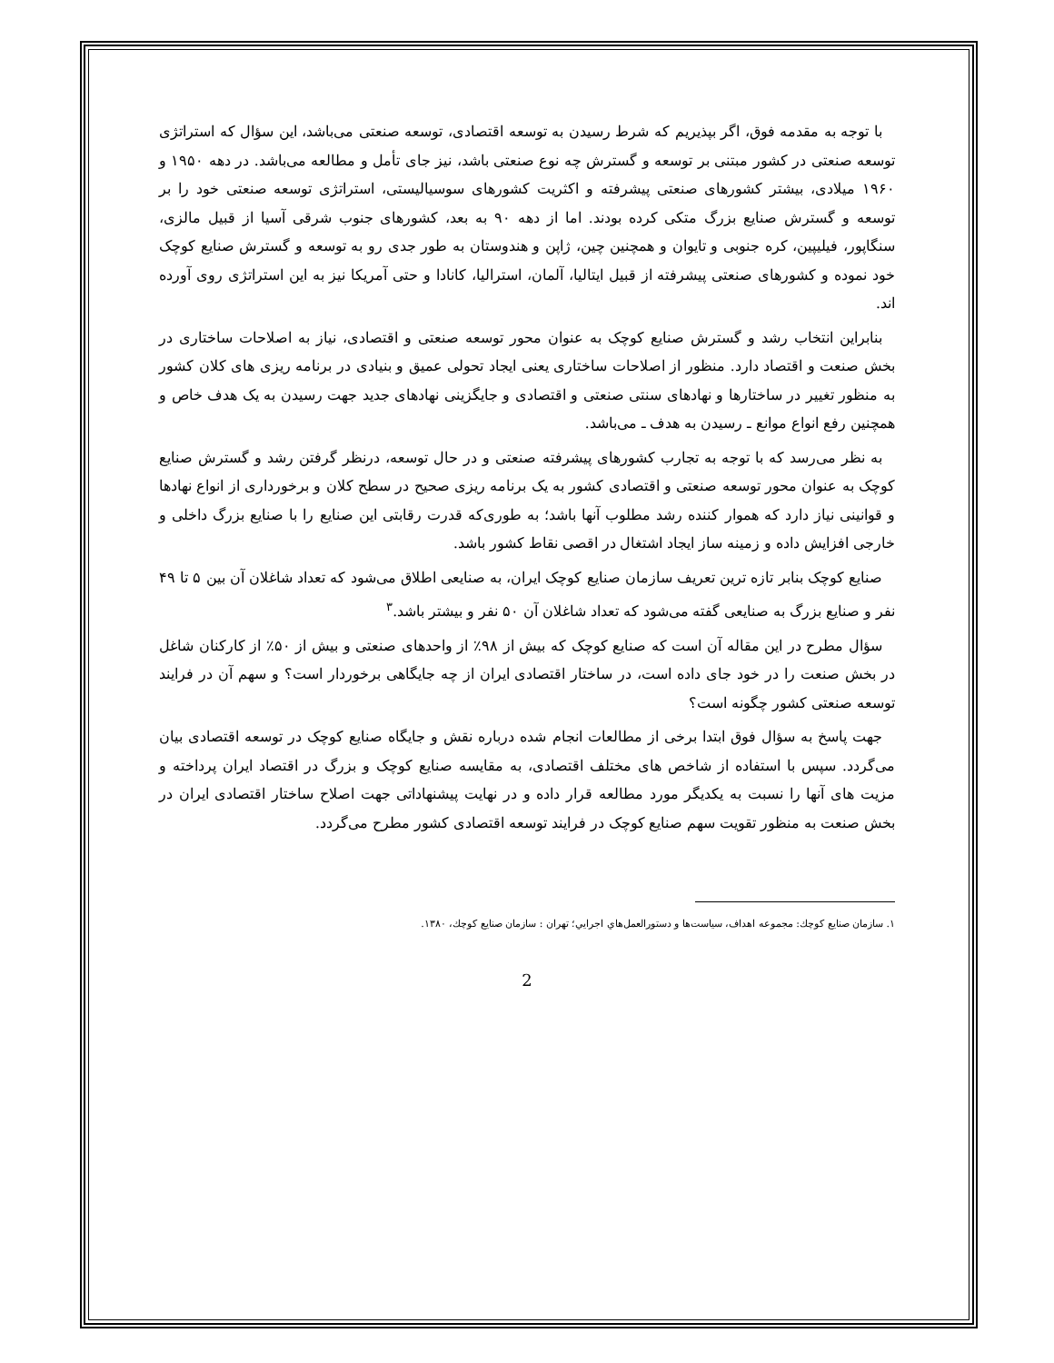با توجه به مقدمه فوق، اگر بپذیریم که شرط رسیدن به توسعه اقتصادی، توسعه صنعتی می‌باشد، این سؤال که استراتژی توسعه صنعتی در کشور مبتنی بر توسعه و گسترش چه نوع صنعتی باشد، نیز جای تأمل و مطالعه می‌باشد. در دهه ۱۹۵۰ و ۱۹۶۰ میلادی، بیشتر کشورهای صنعتی پیشرفته و اکثریت کشورهای سوسیالیستی، استراتژی توسعه صنعتی خود را بر توسعه و گسترش صنایع بزرگ متکی کرده بودند. اما از دهه ۹۰ به بعد، کشورهای جنوب شرقی آسیا از قبیل مالزی، سنگاپور، فیلیپین، کره جنوبی و تایوان و همچنین چین، ژاپن و هندوستان به طور جدی رو به توسعه و گسترش صنایع کوچک خود نموده و کشورهای صنعتی پیشرفته از قبیل ایتالیا، آلمان، استرالیا، کانادا و حتی آمریکا نیز به این استراتژی روی آورده اند.
بنابراین انتخاب رشد و گسترش صنایع کوچک به عنوان محور توسعه صنعتی و اقتصادی، نیاز به اصلاحات ساختاری در بخش صنعت و اقتصاد دارد. منظور از اصلاحات ساختاری یعنی ایجاد تحولی عمیق و بنیادی در برنامه ریزی های کلان کشور به منظور تغییر در ساختارها و نهادهای سنتی صنعتی و اقتصادی و جایگزینی نهادهای جدید جهت رسیدن به یک هدف خاص و همچنین رفع انواع موانع ـ رسیدن به هدف ـ می‌باشد.
به نظر می‌رسد که با توجه به تجارب کشورهای پیشرفته صنعتی و در حال توسعه، درنظر گرفتن رشد و گسترش صنایع کوچک به عنوان محور توسعه صنعتی و اقتصادی کشور به یک برنامه ریزی صحیح در سطح کلان و برخورداری از انواع نهادها و قوانینی نیاز دارد که هموار کننده رشد مطلوب آنها باشد؛ به طوری‌که قدرت رقابتی این صنایع را با صنایع بزرگ داخلی و خارجی افزایش داده و زمینه ساز ایجاد اشتغال در اقصی نقاط کشور باشد.
صنایع کوچک بنابر تازه ترین تعریف سازمان صنایع کوچک ایران، به صنایعی اطلاق می‌شود که تعداد شاغلان آن بین ۵ تا ۴۹ نفر و صنایع بزرگ به صنایعی گفته می‌شود که تعداد شاغلان آن ۵۰ نفر و بیشتر باشد.<sup>۳</sup>
سؤال مطرح در این مقاله آن است که صنایع کوچک که بیش از ۹۸٪ از واحدهای صنعتی و بیش از ۵۰٪ از کارکنان شاغل در بخش صنعت را در خود جای داده است، در ساختار اقتصادی ایران از چه جایگاهی برخوردار است؟ و سهم آن در فرایند توسعه صنعتی کشور چگونه است؟
جهت پاسخ به سؤال فوق ابتدا برخی از مطالعات انجام شده درباره نقش و جایگاه صنایع کوچک در توسعه اقتصادی بیان می‌گردد. سپس با استفاده از شاخص های مختلف اقتصادی، به مقایسه صنایع کوچک و بزرگ در اقتصاد ایران پرداخته و مزیت های آنها را نسبت به یکدیگر مورد مطالعه قرار داده و در نهایت پیشنهاداتی جهت اصلاح ساختار اقتصادی ایران در بخش صنعت به منظور تقویت سهم صنایع کوچک در فرایند توسعه اقتصادی کشور مطرح می‌گردد.
۱. سازمان صنایع کوچك: مجموعه اهداف، سیاست‌ها و دستورالعمل‌هاي اجرايي؛ تهران : سازمان صنایع کوچك، ۱۳۸۰.
2